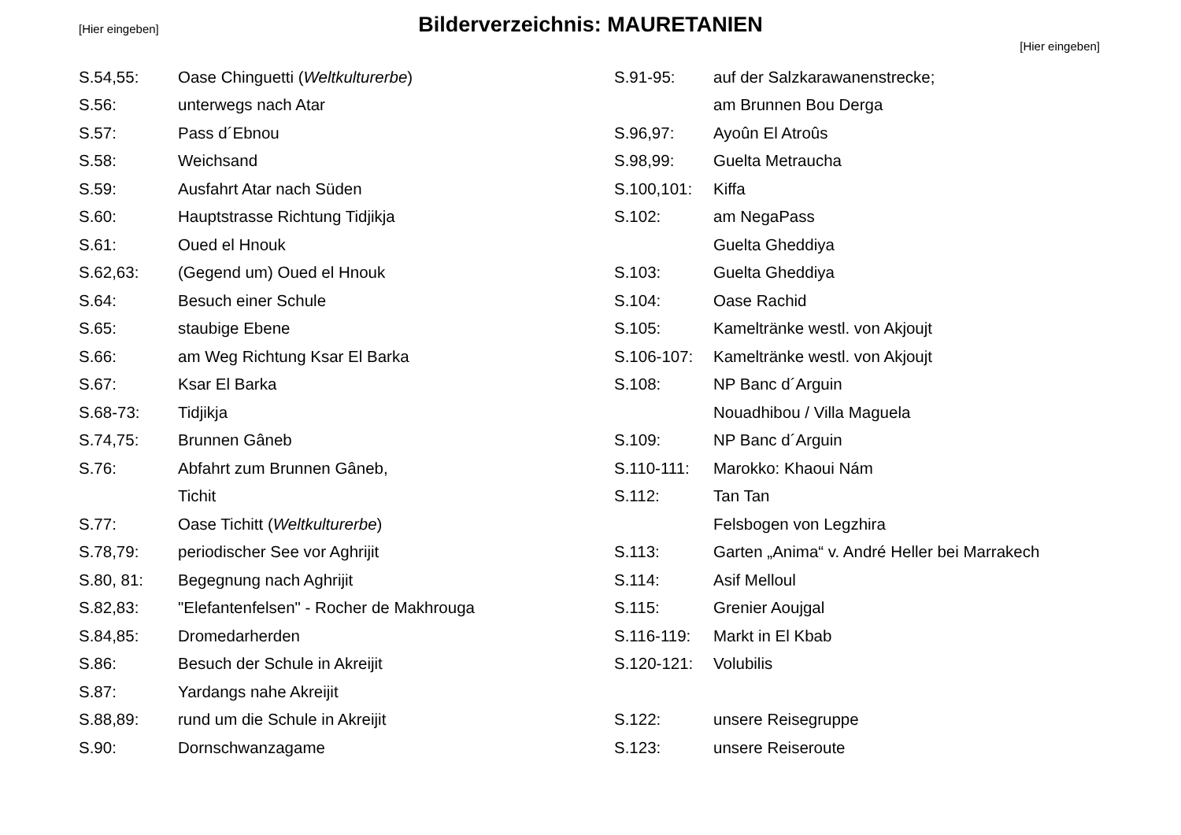[Hier eingeben]
Bilderverzeichnis: MAURETANIEN
[Hier eingeben]
| S.54,55: | Oase Chinguetti ( Weltkulturerbe ) |
| S.56: | unterwegs nach Atar |
| S.57: | Pass d´Ebnou |
| S.58: | Weichsand |
| S.59: | Ausfahrt Atar nach Süden |
| S.60: | Hauptstrasse Richtung Tidjikja |
| S.61: | Oued el Hnouk |
| S.62,63: | (Gegend um) Oued el Hnouk |
| S.64: | Besuch einer Schule |
| S.65: | staubige Ebene |
| S.66: | am Weg Richtung Ksar El Barka |
| S.67: | Ksar El Barka |
| S.68-73: | Tidjikja |
| S.74,75: | Brunnen Gâneb |
| S.76: | Abfahrt zum Brunnen Gâneb, |
| | Tichit |
| S.77: | Oase Tichitt ( Weltkulturerbe ) |
| S.78,79: | periodischer See vor Aghrijit |
| S.80, 81: | Begegnung nach Aghrijit |
| S.82,83: | "Elefantenfelsen" - Rocher de Makhrouga |
| S.84,85: | Dromedarherden |
| S.86: | Besuch der Schule in Akreijit |
| S.87: | Yardangs nahe Akreijit |
| S.88,89: | rund um die Schule in Akreijit |
| S.90: | Dornschwanzagame |
| S.91-95: | auf der Salzkarawanenstrecke; |
| | am Brunnen Bou Derga |
| S.96,97: | Ayoûn El Atroûs |
| S.98,99: | Guelta Metraucha |
| S.100,101: | Kiffa |
| S.102: | am NegaPass |
| | Guelta Gheddiya |
| S.103: | Guelta Gheddiya |
| S.104: | Oase Rachid |
| S.105: | Kameltränke westl. von Akjoujt |
| S.106-107: | Kameltränke westl. von Akjoujt |
| S.108: | NP Banc d´Arguin |
| | Nouadhibou / Villa Maguela |
| S.109: | NP Banc d´Arguin |
| S.110-111: | Marokko: Khaoui Nám |
| S.112: | Tan Tan |
| | Felsbogen von Legzhira |
| S.113: | Garten „Anima“ v. André Heller bei Marrakech |
| S.114: | Asif Melloul |
| S.115: | Grenier Aoujgal |
| S.116-119: | Markt in El Kbab |
| S.120-121: | Volubilis |
| S.122: | unsere Reisegruppe |
| S.123: | unsere Reiseroute |